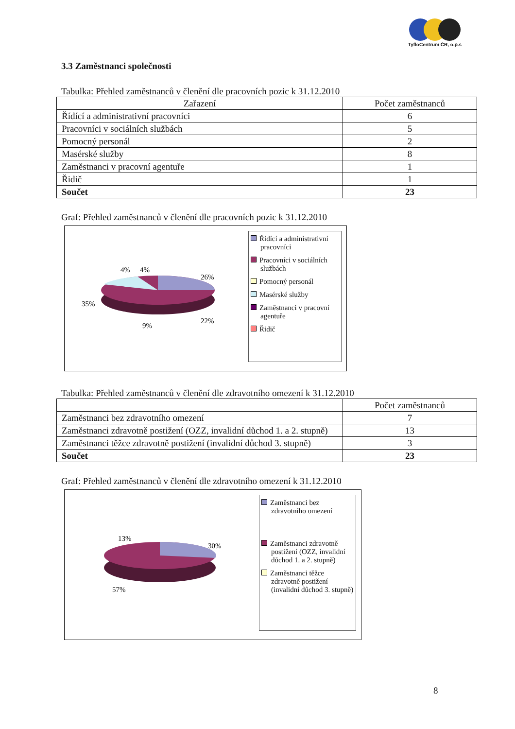TyfloCentrum ČR, o.p.s
3.3 Zaměstnanci společnosti
Tabulka: Přehled zaměstnanců v členění dle pracovních pozic k 31.12.2010
| Zařazení | Počet zaměstnanců |
| --- | --- |
| Řídící a administrativní pracovníci | 6 |
| Pracovníci v sociálních službách | 5 |
| Pomocný personál | 2 |
| Masérské služby | 8 |
| Zaměstnanci v pracovní agentuře | 1 |
| Řidič | 1 |
| Součet | 23 |
Graf: Přehled zaměstnanců v členění dle pracovních pozic k 31.12.2010
26%
22%
9%
35%
4%
4%
Řídící a administrativní pracovníci
Pracovníci v sociálních službách
Pomocný personál
Masérské služby
Zaměstnanci v pracovní agentuře
Řidič
Tabulka: Přehled zaměstnanců v členění dle zdravotního omezení k 31.12.2010
| | Počet zaměstnanců |
| --- | --- |
| Zaměstnanci bez zdravotního omezení | 7 |
| Zaměstnanci zdravotně postižení (OZZ, invalidní důchod 1. a 2. stupně) | 13 |
| Zaměstnanci těžce zdravotně postižení (invalidní důchod 3. stupně) | 3 |
| Součet | 23 |
Graf: Přehled zaměstnanců v členění dle zdravotního omezení k 31.12.2010
30%
13%
57%
Zaměstnanci bez zdravotního omezení
Zaměstnanci zdravotně postižení (OZZ, invalidní důchod 1. a 2. stupně)
Zaměstnanci těžce zdravotně postižení (invalidní důchod 3. stupně)
8